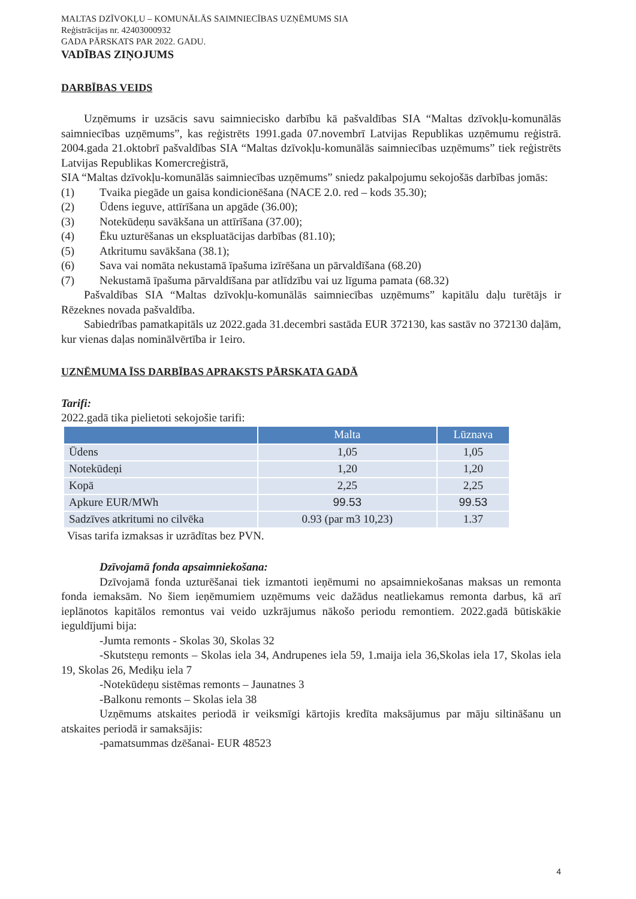MALTAS DZĪVOKĻU – KOMUNĀLĀS SAIMNIECĪBAS UZŅĒMUMS SIA
Reģistrācijas nr. 42403000932
GADA PĀRSKATS PAR 2022. GADU.
VADĪBAS ZIŅOJUMS
DARBĪBAS VEIDS
Uzņēmums ir uzsācis savu saimniecisko darbību kā pašvaldības SIA “Maltas dzīvokļu-komunālās saimniecības uzņēmums”, kas reģistrēts 1991.gada 07.novembrī Latvijas Republikas uzņēmumu reģistrā. 2004.gada 21.oktobrī pašvaldības SIA “Maltas dzīvokļu-komunālās saimniecības uzņēmums” tiek reģistrēts Latvijas Republikas Komercreģistrā,
SIA “Maltas dzīvokļu-komunālās saimniecības uzņēmums” sniedz pakalpojumu sekojošās darbības jomās:
(1) Tvaika piegāde un gaisa kondicionēšana (NACE 2.0. red – kods 35.30);
(2) Ūdens ieguve, attīrīšana un apgāde (36.00);
(3) Notekūdeņu savākšana un attīrīšana (37.00);
(4) Ēku uzturēšanas un ekspluatācijas darbības (81.10);
(5) Atkritumu savākšana (38.1);
(6) Sava vai nomāta nekustamā īpašuma izīrēšana un pārvaldīšana (68.20)
(7) Nekustamā īpašuma pārvaldīšana par atlīdzību vai uz līguma pamata (68.32)
Pašvaldības SIA “Maltas dzīvokļu-komunālās saimniecības uzņēmums” kapitālu daļu turētājs ir Rēzeknes novada pašvaldība.
Sabiedrības pamatkapitāls uz 2022.gada 31.decembri sastāda EUR 372130, kas sastāv no 372130 daļām, kur vienas daļas nominālvērtība ir 1eiro.
UZNĒMUMA ĪSS DARBĪBAS APRAKSTS PĀRSKATA GADĀ
Tarifi:
2022.gadā tika pielietoti sekojošie tarifi:
| | Malta | Lūznava |
| --- | --- | --- |
| Ūdens | 1,05 | 1,05 |
| Notekūdeņi | 1,20 | 1,20 |
| Kopā | 2,25 | 2,25 |
| Apkure EUR/MWh | 99.53 | 99.53 |
| Sadzīves atkritumi no cilvēka | 0.93 (par m3 10,23) | 1.37 |
Visas tarifa izmaksas ir uzrādītas bez PVN.
Dzīvojamā fonda apsaimniekošana:
Dzīvojamā fonda uzturēšanai tiek izmantoti ieņēmumi no apsaimniekošanas maksas un remonta fonda iemaksām. No šiem ieņēmumiem uzņēmums veic dažādus neatliekamus remonta darbus, kā arī ieplānotos kapitālos remontus vai veido uzkrājumus nākošo periodu remontiem. 2022.gadā būtiskākie ieguldījumi bija:
-Jumta remonts - Skolas 30, Skolas 32
-Skutsteņu remonts – Skolas iela 34, Andrupenes iela 59, 1.maija iela 36,Skolas iela 17, Skolas iela 19, Skolas 26, Mediķu iela 7
-Notekūdeņu sistēmas remonts – Jaunatnes 3
-Balkonu remonts – Skolas iela 38
Uzņēmums atskaites periodā ir veiksmīgi kārtojis kredīta maksājumus par māju siltināšanu un atskaites periodā ir samaksājis:
-pamatsummas dzēšanai- EUR 48523
4